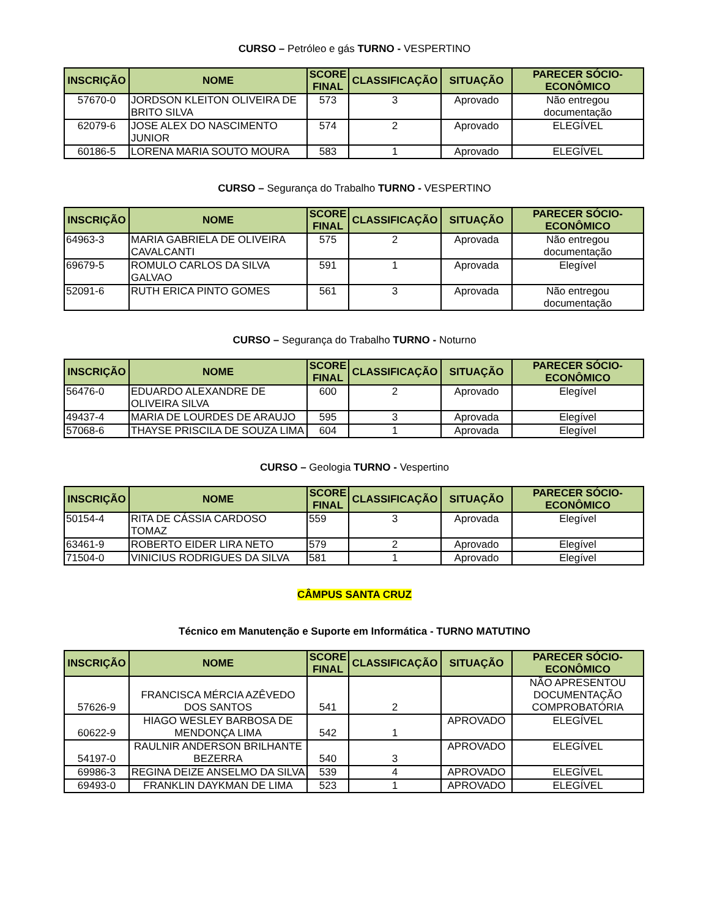CURSO – Petróleo e gás TURNO - VESPERTINO
| INSCRIÇÃO | NOME | SCORE FINAL | CLASSIFICAÇÃO | SITUAÇÃO | PARECER SÓCIO-ECONÔMICO |
| --- | --- | --- | --- | --- | --- |
| 57670-0 | JORDSON KLEITON OLIVEIRA DE BRITO SILVA | 573 | 3 | Aprovado | Não entregou documentação |
| 62079-6 | JOSE ALEX DO NASCIMENTO JUNIOR | 574 | 2 | Aprovado | ELEGÍVEL |
| 60186-5 | LORENA MARIA SOUTO MOURA | 583 | 1 | Aprovado | ELEGÍVEL |
CURSO – Segurança do Trabalho TURNO - VESPERTINO
| INSCRIÇÃO | NOME | SCORE FINAL | CLASSIFICAÇÃO | SITUAÇÃO | PARECER SÓCIO-ECONÔMICO |
| --- | --- | --- | --- | --- | --- |
| 64963-3 | MARIA GABRIELA DE OLIVEIRA CAVALCANTI | 575 | 2 | Aprovada | Não entregou documentação |
| 69679-5 | ROMULO CARLOS DA SILVA GALVAO | 591 | 1 | Aprovada | Elegível |
| 52091-6 | RUTH ERICA PINTO GOMES | 561 | 3 | Aprovada | Não entregou documentação |
CURSO – Segurança do Trabalho TURNO - Noturno
| INSCRIÇÃO | NOME | SCORE FINAL | CLASSIFICAÇÃO | SITUAÇÃO | PARECER SÓCIO-ECONÔMICO |
| --- | --- | --- | --- | --- | --- |
| 56476-0 | EDUARDO ALEXANDRE DE OLIVEIRA SILVA | 600 | 2 | Aprovado | Elegível |
| 49437-4 | MARIA DE LOURDES DE ARAUJO | 595 | 3 | Aprovada | Elegível |
| 57068-6 | THAYSE PRISCILA DE SOUZA LIMA | 604 | 1 | Aprovada | Elegível |
CURSO – Geologia TURNO - Vespertino
| INSCRIÇÃO | NOME | SCORE FINAL | CLASSIFICAÇÃO | SITUAÇÃO | PARECER SÓCIO-ECONÔMICO |
| --- | --- | --- | --- | --- | --- |
| 50154-4 | RITA DE CÁSSIA CARDOSO TOMAZ | 559 | 3 | Aprovada | Elegível |
| 63461-9 | ROBERTO EIDER LIRA NETO | 579 | 2 | Aprovado | Elegível |
| 71504-0 | VINICIUS RODRIGUES DA SILVA | 581 | 1 | Aprovado | Elegível |
CÂMPUS SANTA CRUZ
Técnico em Manutenção e Suporte em Informática - TURNO MATUTINO
| INSCRIÇÃO | NOME | SCORE FINAL | CLASSIFICAÇÃO | SITUAÇÃO | PARECER SÓCIO-ECONÔMICO |
| --- | --- | --- | --- | --- | --- |
| 57626-9 | FRANCISCA MÉRCIA AZÊVEDO DOS SANTOS | 541 | 2 | | NÃO APRESENTOU DOCUMENTAÇÃO COMPROBATÓRIA |
| 60622-9 | HIAGO WESLEY BARBOSA DE MENDONÇA LIMA | 542 | 1 | APROVADO | ELEGÍVEL |
| 54197-0 | RAULNIR ANDERSON BRILHANTE BEZERRA | 540 | 3 | APROVADO | ELEGÍVEL |
| 69986-3 | REGINA DEIZE ANSELMO DA SILVA | 539 | 4 | APROVADO | ELEGÍVEL |
| 69493-0 | FRANKLIN DAYKMAN DE LIMA | 523 | 1 | APROVADO | ELEGÍVEL |